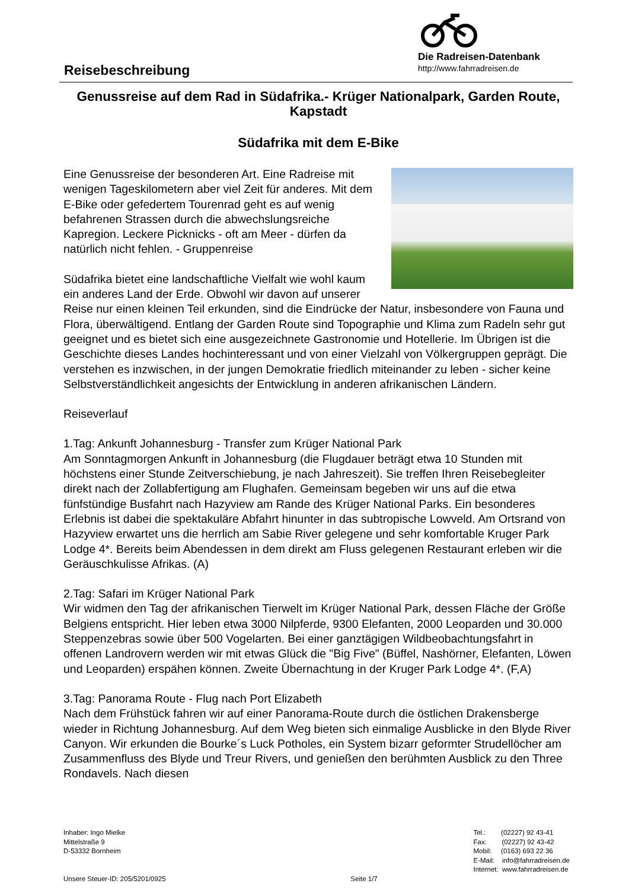Reisebeschreibung
Die Radreisen-Datenbank
http://www.fahrradreisen.de
Genussreise auf dem Rad in Südafrika.- Krüger Nationalpark, Garden Route, Kapstadt
Südafrika mit dem E-Bike
Eine Genussreise der besonderen Art. Eine Radreise mit wenigen Tageskilometern aber viel Zeit für anderes. Mit dem E-Bike oder gefedertem Tourenrad geht es auf wenig befahrenen Strassen durch die abwechslungsreiche Kapregion. Leckere Picknicks - oft am Meer - dürfen da natürlich nicht fehlen. - Gruppenreise
Südafrika bietet eine landschaftliche Vielfalt wie wohl kaum ein anderes Land der Erde. Obwohl wir davon auf unserer Reise nur einen kleinen Teil erkunden, sind die Eindrücke der Natur, insbesondere von Fauna und Flora, überwältigend. Entlang der Garden Route sind Topographie und Klima zum Radeln sehr gut geeignet und es bietet sich eine ausgezeichnete Gastronomie und Hotellerie. Im Übrigen ist die Geschichte dieses Landes hochinteressant und von einer Vielzahl von Völkergruppen geprägt. Die verstehen es inzwischen, in der jungen Demokratie friedlich miteinander zu leben - sicher keine Selbstverständlichkeit angesichts der Entwicklung in anderen afrikanischen Ländern.
Reiseverlauf
1.Tag: Ankunft Johannesburg - Transfer zum Krüger National Park
Am Sonntagmorgen Ankunft in Johannesburg (die Flugdauer beträgt etwa 10 Stunden mit höchstens einer Stunde Zeitverschiebung, je nach Jahreszeit). Sie treffen Ihren Reisebegleiter direkt nach der Zollabfertigung am Flughafen. Gemeinsam begeben wir uns auf die etwa fünfstündige Busfahrt nach Hazyview am Rande des Krüger National Parks. Ein besonderes Erlebnis ist dabei die spektakuläre Abfahrt hinunter in das subtropische Lowveld. Am Ortsrand von Hazyview erwartet uns die herrlich am Sabie River gelegene und sehr komfortable Kruger Park Lodge 4*. Bereits beim Abendessen in dem direkt am Fluss gelegenen Restaurant erleben wir die Geräuschkulisse Afrikas. (A)
2.Tag: Safari im Krüger National Park
Wir widmen den Tag der afrikanischen Tierwelt im Krüger National Park, dessen Fläche der Größe Belgiens entspricht. Hier leben etwa 3000 Nilpferde, 9300 Elefanten, 2000 Leoparden und 30.000 Steppenzebras sowie über 500 Vogelarten. Bei einer ganztägigen Wildbeobachtungsfahrt in offenen Landrovern werden wir mit etwas Glück die "Big Five" (Büffel, Nashörner, Elefanten, Löwen und Leoparden) erspähen können. Zweite Übernachtung in der Kruger Park Lodge 4*. (F,A)
3.Tag: Panorama Route - Flug nach Port Elizabeth
Nach dem Frühstück fahren wir auf einer Panorama-Route durch die östlichen Drakensberge wieder in Richtung Johannesburg. Auf dem Weg bieten sich einmalige Ausblicke in den Blyde River Canyon. Wir erkunden die Bourke´s Luck Potholes, ein System bizarr geformter Strudellöcher am Zusammenfluss des Blyde und Treur Rivers, und genießen den berühmten Ausblick zu den Three Rondavels. Nach diesen
Inhaber: Ingo Mielke
Mittelstraße 9
D-53332 Bornheim
Unsere Steuer-ID: 205/5201/0925
Seite 1/7 Tel.: (02227) 92 43-41
Fax: (02227) 92 43-42
Mobil: (0163) 693 22 36
E-Mail: info@fahrradreisen.de
Internet: www.fahrradreisen.de